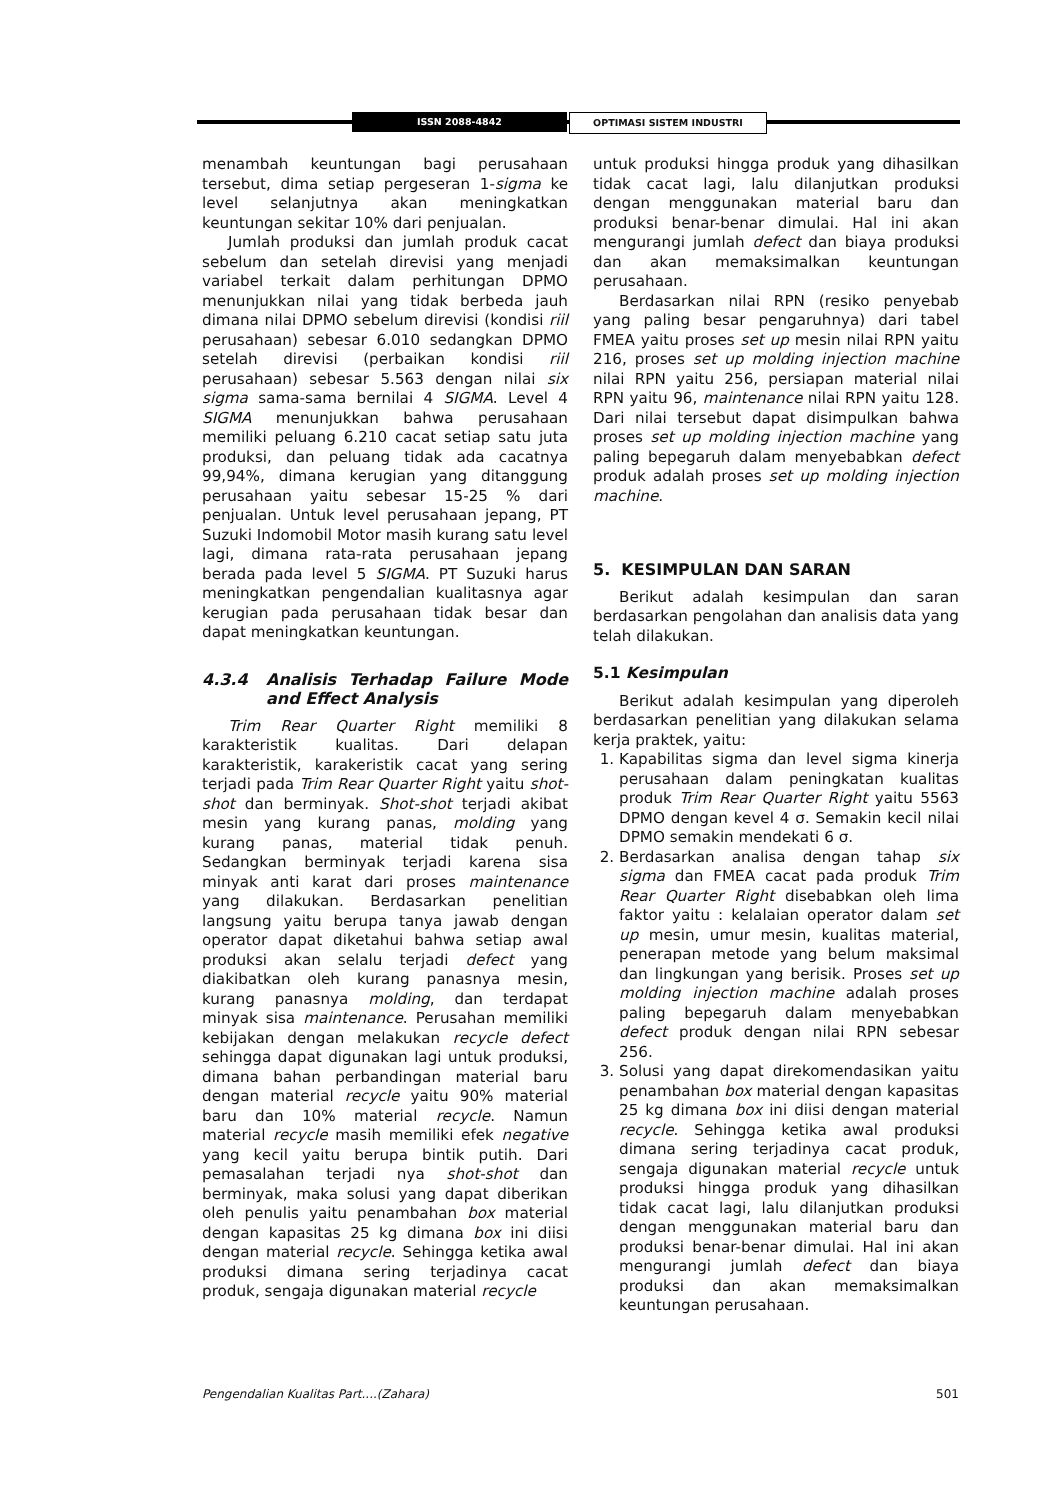ISSN 2088-4842 OPTIMASI SISTEM INDUSTRI
menambah keuntungan bagi perusahaan tersebut, dima setiap pergeseran 1-sigma ke level selanjutnya akan meningkatkan keuntungan sekitar 10% dari penjualan.
Jumlah produksi dan jumlah produk cacat sebelum dan setelah direvisi yang menjadi variabel terkait dalam perhitungan DPMO menunjukkan nilai yang tidak berbeda jauh dimana nilai DPMO sebelum direvisi (kondisi riil perusahaan) sebesar 6.010 sedangkan DPMO setelah direvisi (perbaikan kondisi riil perusahaan) sebesar 5.563 dengan nilai six sigma sama-sama bernilai 4 SIGMA. Level 4 SIGMA menunjukkan bahwa perusahaan memiliki peluang 6.210 cacat setiap satu juta produksi, dan peluang tidak ada cacatnya 99,94%, dimana kerugian yang ditanggung perusahaan yaitu sebesar 15-25 % dari penjualan. Untuk level perusahaan jepang, PT Suzuki Indomobil Motor masih kurang satu level lagi, dimana rata-rata perusahaan jepang berada pada level 5 SIGMA. PT Suzuki harus meningkatkan pengendalian kualitasnya agar kerugian pada perusahaan tidak besar dan dapat meningkatkan keuntungan.
4.3.4 Analisis Terhadap Failure Mode and Effect Analysis
Trim Rear Quarter Right memiliki 8 karakteristik kualitas. Dari delapan karakteristik, karakeristik cacat yang sering terjadi pada Trim Rear Quarter Right yaitu shot-shot dan berminyak. Shot-shot terjadi akibat mesin yang kurang panas, molding yang kurang panas, material tidak penuh. Sedangkan berminyak terjadi karena sisa minyak anti karat dari proses maintenance yang dilakukan. Berdasarkan penelitian langsung yaitu berupa tanya jawab dengan operator dapat diketahui bahwa setiap awal produksi akan selalu terjadi defect yang diakibatkan oleh kurang panasnya mesin, kurang panasnya molding, dan terdapat minyak sisa maintenance. Perusahan memiliki kebijakan dengan melakukan recycle defect sehingga dapat digunakan lagi untuk produksi, dimana bahan perbandingan material baru dengan material recycle yaitu 90% material baru dan 10% material recycle. Namun material recycle masih memiliki efek negative yang kecil yaitu berupa bintik putih. Dari pemasalahan terjadi nya shot-shot dan berminyak, maka solusi yang dapat diberikan oleh penulis yaitu penambahan box material dengan kapasitas 25 kg dimana box ini diisi dengan material recycle. Sehingga ketika awal produksi dimana sering terjadinya cacat produk, sengaja digunakan material recycle
untuk produksi hingga produk yang dihasilkan tidak cacat lagi, lalu dilanjutkan produksi dengan menggunakan material baru dan produksi benar-benar dimulai. Hal ini akan mengurangi jumlah defect dan biaya produksi dan akan memaksimalkan keuntungan perusahaan.
Berdasarkan nilai RPN (resiko penyebab yang paling besar pengaruhnya) dari tabel FMEA yaitu proses set up mesin nilai RPN yaitu 216, proses set up molding injection machine nilai RPN yaitu 256, persiapan material nilai RPN yaitu 96, maintenance nilai RPN yaitu 128. Dari nilai tersebut dapat disimpulkan bahwa proses set up molding injection machine yang paling bepegaruh dalam menyebabkan defect produk adalah proses set up molding injection machine.
5. KESIMPULAN DAN SARAN
Berikut adalah kesimpulan dan saran berdasarkan pengolahan dan analisis data yang telah dilakukan.
5.1 Kesimpulan
Berikut adalah kesimpulan yang diperoleh berdasarkan penelitian yang dilakukan selama kerja praktek, yaitu:
1. Kapabilitas sigma dan level sigma kinerja perusahaan dalam peningkatan kualitas produk Trim Rear Quarter Right yaitu 5563 DPMO dengan kevel 4 σ. Semakin kecil nilai DPMO semakin mendekati 6 σ.
2. Berdasarkan analisa dengan tahap six sigma dan FMEA cacat pada produk Trim Rear Quarter Right disebabkan oleh lima faktor yaitu : kelalaian operator dalam set up mesin, umur mesin, kualitas material, penerapan metode yang belum maksimal dan lingkungan yang berisik. Proses set up molding injection machine adalah proses paling bepegaruh dalam menyebabkan defect produk dengan nilai RPN sebesar 256.
3. Solusi yang dapat direkomendasikan yaitu penambahan box material dengan kapasitas 25 kg dimana box ini diisi dengan material recycle. Sehingga ketika awal produksi dimana sering terjadinya cacat produk, sengaja digunakan material recycle untuk produksi hingga produk yang dihasilkan tidak cacat lagi, lalu dilanjutkan produksi dengan menggunakan material baru dan produksi benar-benar dimulai. Hal ini akan mengurangi jumlah defect dan biaya produksi dan akan memaksimalkan keuntungan perusahaan.
Pengendalian Kualitas Part....(Zahara) 501